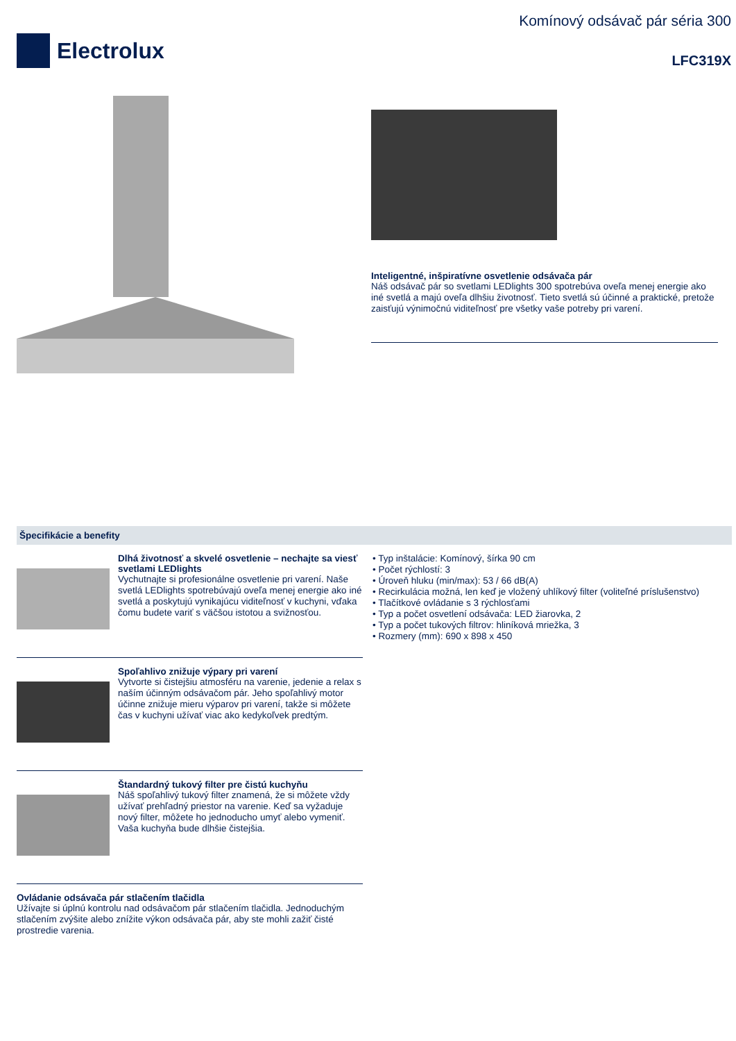Electrolux
Komínový odsávač pár séria 300
LFC319X
Inteligentné, inšpiratívne osvetlenie odsávača pár
Náš odsávač pár so svetlami LEDlights 300 spotrebúva oveľa menej energie ako iné svetlá a majú oveľa dlhšiu životnosť. Tieto svetlá sú účinné a praktické, pretože zaisťujú výnimočnú viditeľnosť pre všetky vaše potreby pri varení.
Špecifikácie a benefity
Dlhá životnosť a skvelé osvetlenie – nechajte sa viesť svetlami LEDlights
Vychutnajte si profesionálne osvetlenie pri varení. Naše svetlá LEDlights spotrebúvajú oveľa menej energie ako iné svetlá a poskytujú vynikajúcu viditeľnosť v kuchyni, vďaka čomu budete variť s väčšou istotou a svižnosťou.
Spoľahlivo znižuje výpary pri varení
Vytvorte si čistejšiu atmosféru na varenie, jedenie a relax s naším účinným odsávačom pár. Jeho spoľahlivý motor účinne znižuje mieru výparov pri varení, takže si môžete čas v kuchyni užívať viac ako kedykoľvek predtým.
Štandardný tukový filter pre čistú kuchyňu
Náš spoľahlivý tukový filter znamená, že si môžete vždy užívať prehľadný priestor na varenie. Keď sa vyžaduje nový filter, môžete ho jednoducho umyť alebo vymeniť. Vaša kuchyňa bude dlhšie čistejšia.
Ovládanie odsávača pár stlačením tlačidla
Užívajte si úplnú kontrolu nad odsávačom pár stlačením tlačidla. Jednoduchým stlačením zvýšite alebo znížite výkon odsávača pár, aby ste mohli zažiť čisté prostredie varenia.
• Typ inštalácie: Komínový, šírka 90 cm
• Počet rýchlostí: 3
• Úroveň hluku (min/max): 53 / 66 dB(A)
• Recirkulácia možná, len keď je vložený uhlíkový filter (voliteľné príslušenstvo)
• Tlačítkové ovládanie s 3 rýchlosťami
• Typ a počet osvetlení odsávača: LED žiarovka, 2
• Typ a počet tukových filtrov: hliníková mriežka, 3
• Rozmery (mm): 690 x 898 x 450